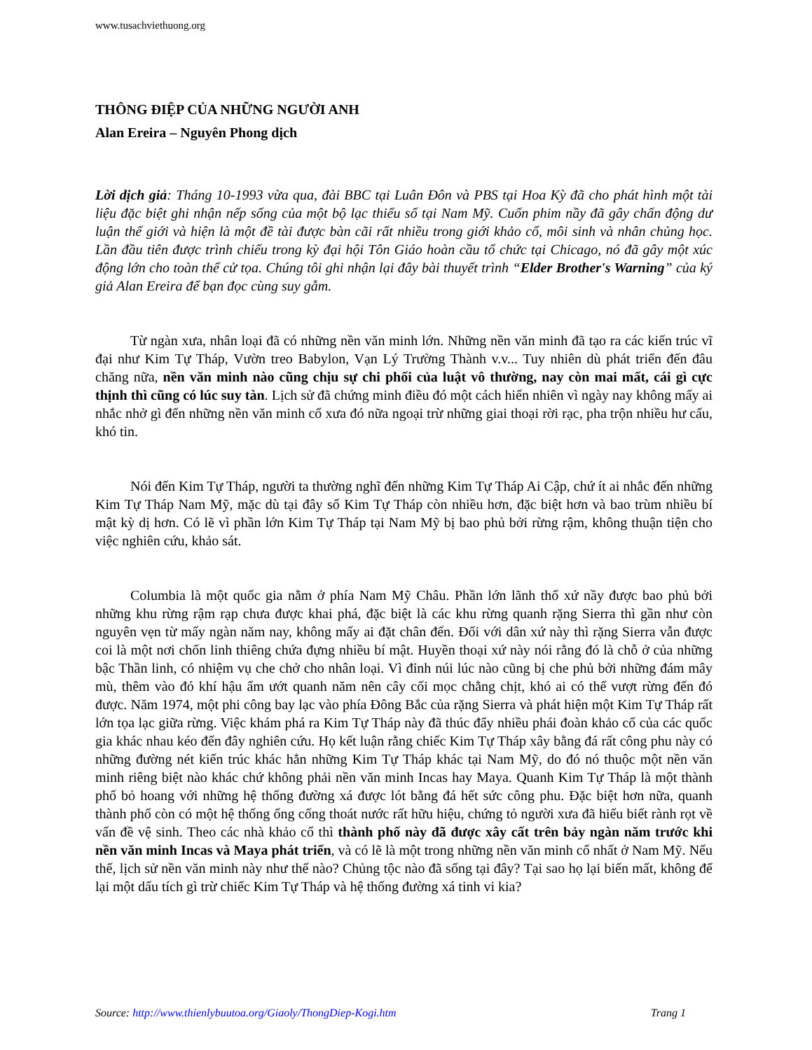www.tusachviethuong.org
THÔNG ĐIỆP CỦA NHỮNG NGƯỜI ANH
Alan Ereira – Nguyên Phong dịch
Lời dịch giả: Tháng 10-1993 vừa qua, đài BBC tại Luân Đôn và PBS tại Hoa Kỳ đã cho phát hình một tài liệu đặc biệt ghi nhận nếp sống của một bộ lạc thiểu số tại Nam Mỹ. Cuốn phim nầy đã gây chấn động dư luận thế giới và hiện là một đề tài được bàn cãi rất nhiều trong giới khảo cổ, môi sinh và nhân chủng học. Lần đầu tiên được trình chiếu trong kỳ đại hội Tôn Giáo hoàn cầu tổ chức tại Chicago, nó đã gây một xúc động lớn cho toàn thể cử tọa. Chúng tôi ghi nhận lại đây bài thuyết trình “Elder Brother's Warning” của ký giả Alan Ereira để bạn đọc cùng suy gẫm.
Từ ngàn xưa, nhân loại đã có những nền văn minh lớn. Những nền văn minh đã tạo ra các kiến trúc vĩ đại như Kim Tự Tháp, Vườn treo Babylon, Vạn Lý Trường Thành v.v... Tuy nhiên dù phát triển đến đâu chăng nữa, nền văn minh nào cũng chịu sự chi phối của luật vô thường, nay còn mai mất, cái gì cực thịnh thì cũng có lúc suy tàn. Lịch sử đã chứng minh điều đó một cách hiển nhiên vì ngày nay không mấy ai nhắc nhở gì đến những nền văn minh cổ xưa đó nữa ngoại trừ những giai thoại rời rạc, pha trộn nhiều hư cấu, khó tin.
Nói đến Kim Tự Tháp, người ta thường nghĩ đến những Kim Tự Tháp Ai Cập, chứ ít ai nhắc đến những Kim Tự Tháp Nam Mỹ, mặc dù tại đây số Kim Tự Tháp còn nhiều hơn, đặc biệt hơn và bao trùm nhiều bí mật kỳ dị hơn. Có lẽ vì phần lớn Kim Tự Tháp tại Nam Mỹ bị bao phủ bởi rừng rậm, không thuận tiện cho việc nghiên cứu, khảo sát.
Columbia là một quốc gia nằm ở phía Nam Mỹ Châu. Phần lớn lãnh thổ xứ nầy được bao phủ bởi những khu rừng rậm rạp chưa được khai phá, đặc biệt là các khu rừng quanh rặng Sierra thì gần như còn nguyên vẹn từ mấy ngàn năm nay, không mấy ai đặt chân đến. Đối với dân xứ này thì rặng Sierra vẫn được coi là một nơi chốn linh thiêng chứa đựng nhiều bí mật. Huyền thoại xứ này nói rằng đó là chỗ ở của những bậc Thần linh, có nhiệm vụ che chở cho nhân loại. Vì đỉnh núi lúc nào cũng bị che phủ bởi những đám mây mù, thêm vào đó khí hậu ẩm ướt quanh năm nên cây cối mọc chằng chịt, khó ai có thể vượt rừng đến đó được. Năm 1974, một phi công bay lạc vào phía Đông Bắc của rặng Sierra và phát hiện một Kim Tự Tháp rất lớn tọa lạc giữa rừng. Việc khám phá ra Kim Tự Tháp này đã thúc đẩy nhiều phái đoàn khảo cổ của các quốc gia khác nhau kéo đến đây nghiên cứu. Họ kết luận rằng chiếc Kim Tự Tháp xây bằng đá rất công phu này có những đường nét kiến trúc khác hẳn những Kim Tự Tháp khác tại Nam Mỹ, do đó nó thuộc một nền văn minh riêng biệt nào khác chứ không phải nền văn minh Incas hay Maya. Quanh Kim Tự Tháp là một thành phố bỏ hoang với những hệ thống đường xá được lót bằng đá hết sức công phu. Đặc biệt hơn nữa, quanh thành phố còn có một hệ thống ống cống thoát nước rất hữu hiệu, chứng tỏ người xưa đã hiểu biết rành rọt về vấn đề vệ sinh. Theo các nhà khảo cổ thì thành phố này đã được xây cất trên bảy ngàn năm trước khi nền văn minh Incas và Maya phát triển, và có lẽ là một trong những nền văn minh cổ nhất ở Nam Mỹ. Nếu thế, lịch sử nền văn minh này như thế nào? Chủng tộc nào đã sống tại đây? Tại sao họ lại biến mất, không để lại một dấu tích gì trừ chiếc Kim Tự Tháp và hệ thống đường xá tinh vi kia?
Source: http://www.thienlybuutoa.org/Giaoly/ThongDiep-Kogi.htm Trang 1